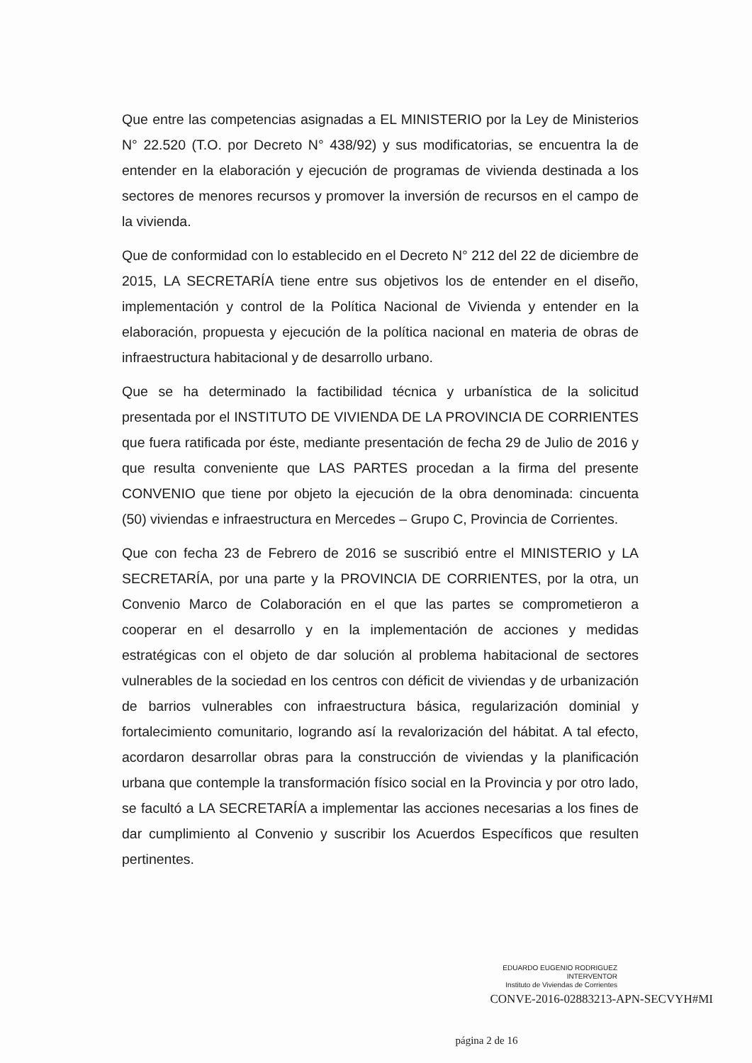Que entre las competencias asignadas a EL MINISTERIO por la Ley de Ministerios N° 22.520 (T.O. por Decreto N° 438/92) y sus modificatorias, se encuentra la de entender en la elaboración y ejecución de programas de vivienda destinada a los sectores de menores recursos y promover la inversión de recursos en el campo de la vivienda.
Que de conformidad con lo establecido en el Decreto N° 212 del 22 de diciembre de 2015, LA SECRETARÍA tiene entre sus objetivos los de entender en el diseño, implementación y control de la Política Nacional de Vivienda y entender en la elaboración, propuesta y ejecución de la política nacional en materia de obras de infraestructura habitacional y de desarrollo urbano.
Que se ha determinado la factibilidad técnica y urbanística de la solicitud presentada por el INSTITUTO DE VIVIENDA DE LA PROVINCIA DE CORRIENTES que fuera ratificada por éste, mediante presentación de fecha 29 de Julio de 2016 y que resulta conveniente que LAS PARTES procedan a la firma del presente CONVENIO que tiene por objeto la ejecución de la obra denominada: cincuenta (50) viviendas e infraestructura en Mercedes – Grupo C, Provincia de Corrientes.
Que con fecha 23 de Febrero de 2016 se suscribió entre el MINISTERIO y LA SECRETARÍA, por una parte y la PROVINCIA DE CORRIENTES, por la otra, un Convenio Marco de Colaboración en el que las partes se comprometieron a cooperar en el desarrollo y en la implementación de acciones y medidas estratégicas con el objeto de dar solución al problema habitacional de sectores vulnerables de la sociedad en los centros con déficit de viviendas y de urbanización de barrios vulnerables con infraestructura básica, regularización dominial y fortalecimiento comunitario, logrando así la revalorización del hábitat. A tal efecto, acordaron desarrollar obras para la construcción de viviendas y la planificación urbana que contemple la transformación físico social en la Provincia y por otro lado, se facultó a LA SECRETARÍA a implementar las acciones necesarias a los fines de dar cumplimiento al Convenio y suscribir los Acuerdos Específicos que resulten pertinentes.
EDUARDO EUGENIO RODRIGUEZ
INTERVENTOR
Instituto de Viviendas de Corrientes
CONVE-2016-02883213-APN-SECVYH#MI
página 2 de 16